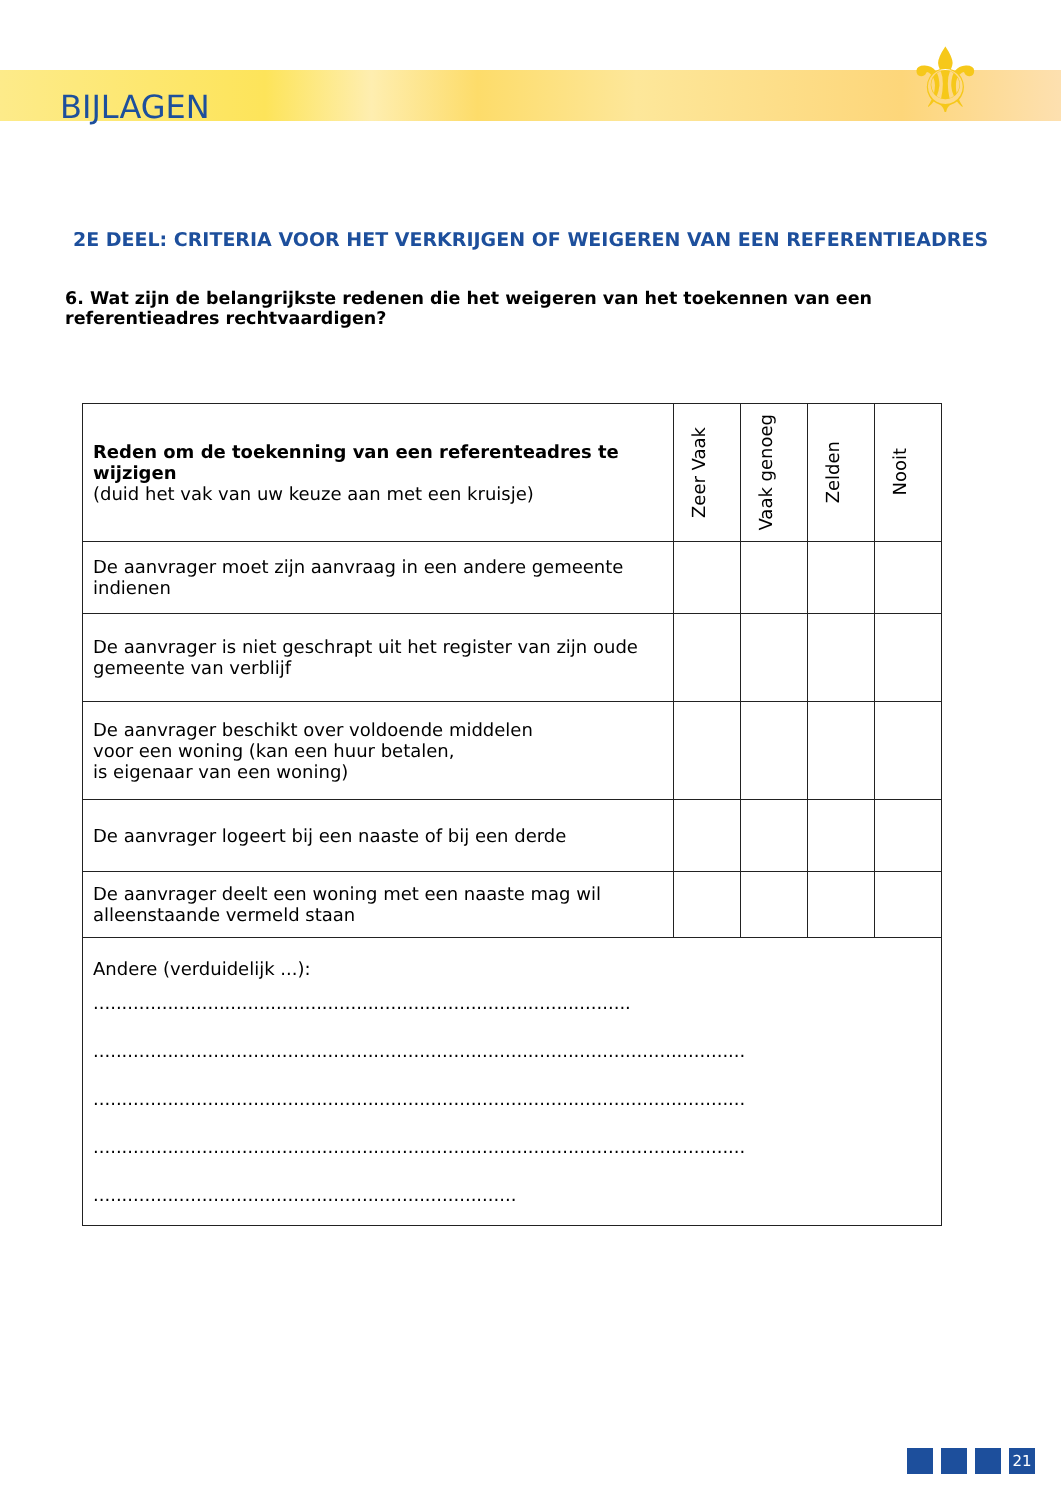⚜
BIJLAGEN
2E DEEL: CRITERIA VOOR HET VERKRIJGEN OF WEIGEREN VAN EEN REFERENTIEADRES
6. Wat zijn de belangrijkste redenen die het weigeren van het toekennen van een referentieadres rechtvaardigen?
| Reden om de toekenning van een referenteadres te wijzigen (duid het vak van uw keuze aan met een kruisje) | Zeer Vaak | Vaak genoeg | Zelden | Nooit |
| --- | --- | --- | --- | --- |
| De aanvrager moet zijn aanvraag in een andere gemeente indienen | | | | |
| De aanvrager is niet geschrapt uit het register van zijn oude gemeente van verblijf | | | | |
| De aanvrager beschikt over voldoende middelen voor een woning (kan een huur betalen, is eigenaar van een woning) | | | | |
| De aanvrager logeert bij een naaste of bij een derde | | | | |
| De aanvrager deelt een woning met een naaste mag wil alleenstaande vermeld staan | | | | |
| Andere (verduidelijk ...): .............................................................................................. .................................................................................................................. .................................................................................................................. .................................................................................................................. .......................................................................... | | | | |
21